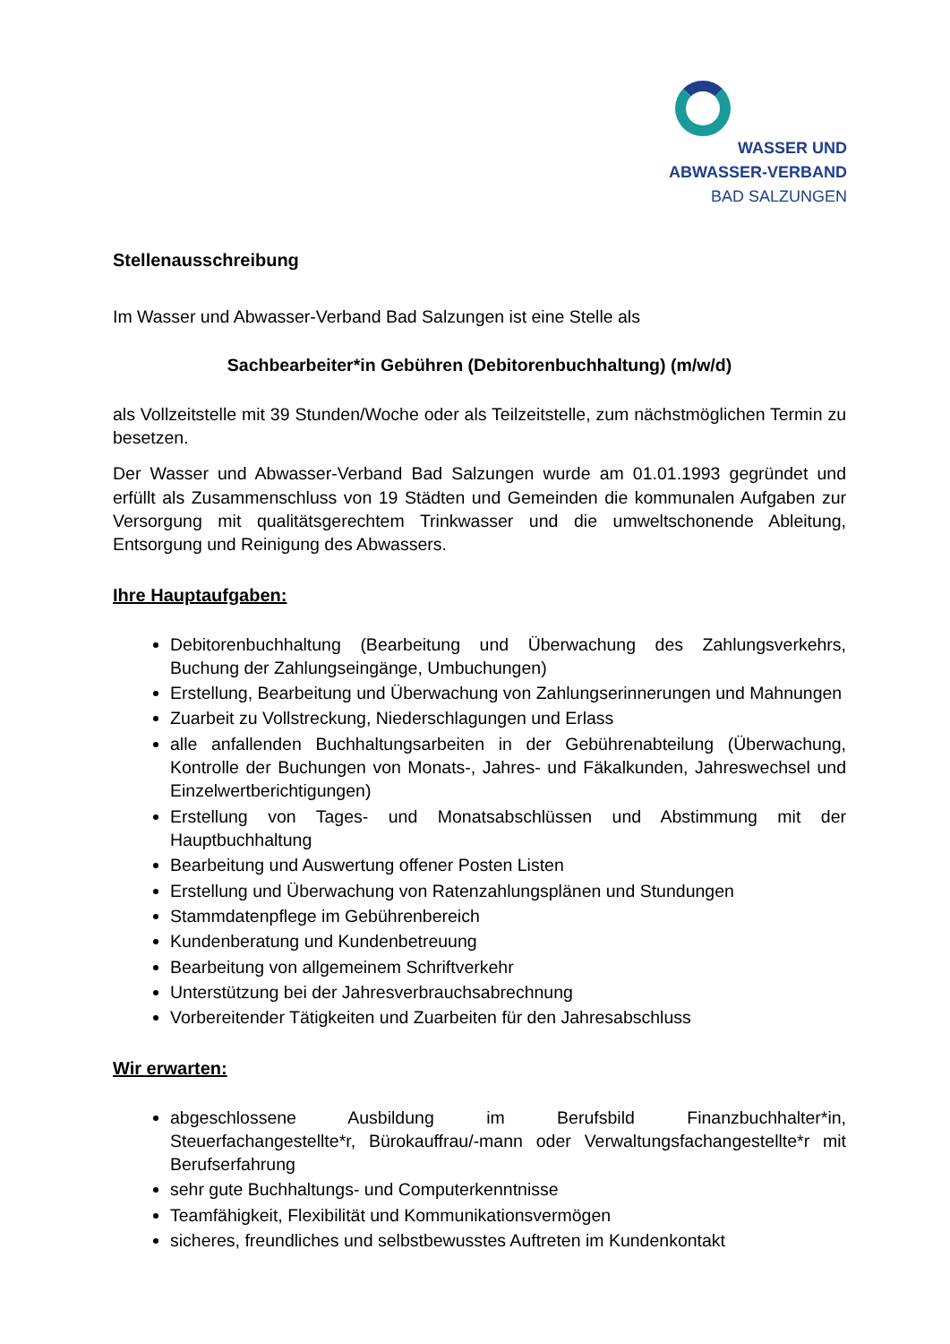WASSER UND
ABWASSER-VERBAND
BAD SALZUNGEN
Stellenausschreibung
Im Wasser und Abwasser-Verband Bad Salzungen ist eine Stelle als
Sachbearbeiter*in Gebühren (Debitorenbuchhaltung) (m/w/d)
als Vollzeitstelle mit 39 Stunden/Woche oder als Teilzeitstelle, zum nächstmöglichen Termin zu besetzen.
Der Wasser und Abwasser-Verband Bad Salzungen wurde am 01.01.1993 gegründet und erfüllt als Zusammenschluss von 19 Städten und Gemeinden die kommunalen Aufgaben zur Versorgung mit qualitätsgerechtem Trinkwasser und die umweltschonende Ableitung, Entsorgung und Reinigung des Abwassers.
Ihre Hauptaufgaben:
Debitorenbuchhaltung (Bearbeitung und Überwachung des Zahlungsverkehrs, Buchung der Zahlungseingänge, Umbuchungen)
Erstellung, Bearbeitung und Überwachung von Zahlungserinnerungen und Mahnungen
Zuarbeit zu Vollstreckung, Niederschlagungen und Erlass
alle anfallenden Buchhaltungsarbeiten in der Gebührenabteilung (Überwachung, Kontrolle der Buchungen von Monats-, Jahres- und Fäkalkunden, Jahreswechsel und Einzelwertberichtigungen)
Erstellung von Tages- und Monatsabschlüssen und Abstimmung mit der Hauptbuchhaltung
Bearbeitung und Auswertung offener Posten Listen
Erstellung und Überwachung von Ratenzahlungsplänen und Stundungen
Stammdatenpflege im Gebührenbereich
Kundenberatung und Kundenbetreuung
Bearbeitung von allgemeinem Schriftverkehr
Unterstützung bei der Jahresverbrauchsabrechnung
Vorbereitender Tätigkeiten und Zuarbeiten für den Jahresabschluss
Wir erwarten:
abgeschlossene Ausbildung im Berufsbild Finanzbuchhalter*in, Steuerfachangestellte*r, Bürokauffrau/-mann oder Verwaltungsfachangestellte*r mit Berufserfahrung
sehr gute Buchhaltungs- und Computerkenntnisse
Teamfähigkeit, Flexibilität und Kommunikationsvermögen
sicheres, freundliches und selbstbewusstes Auftreten im Kundenkontakt